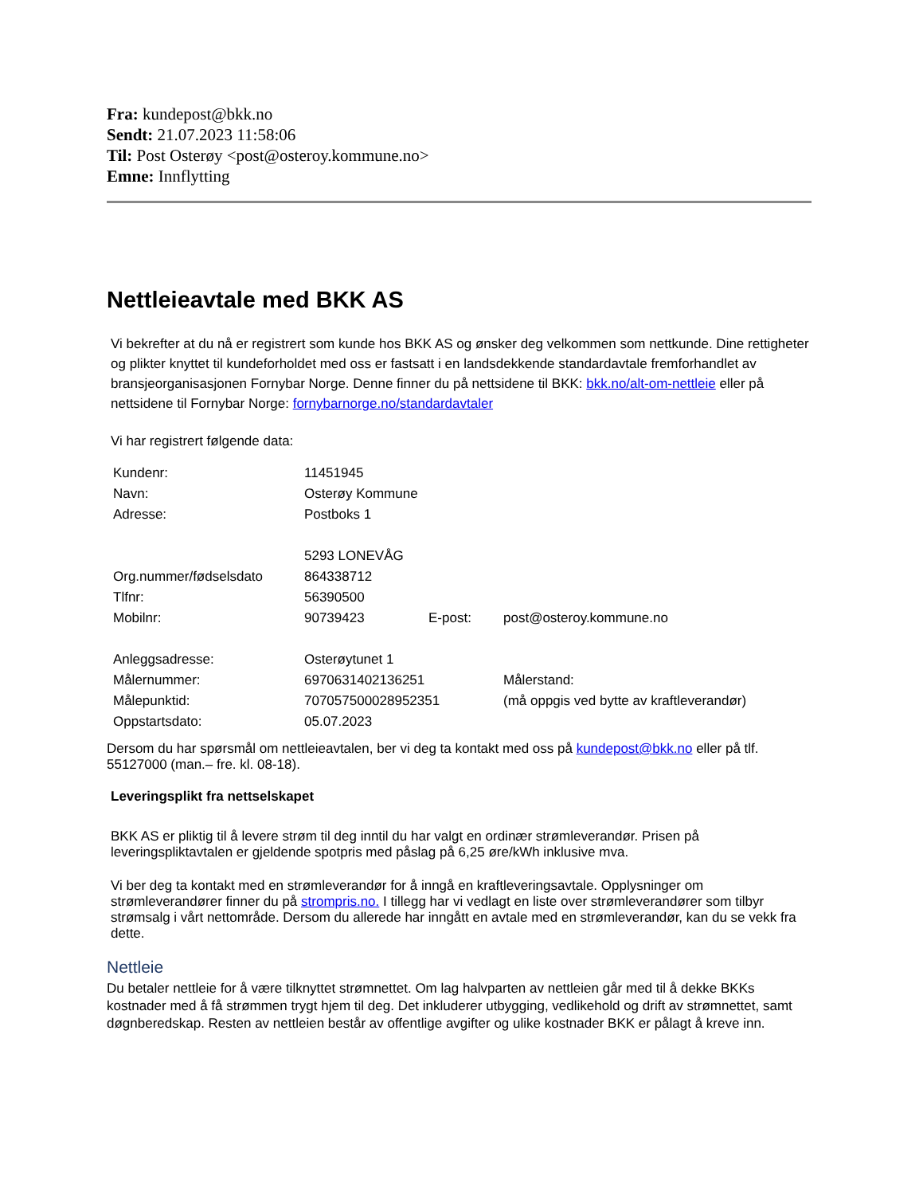Fra: kundepost@bkk.no
Sendt: 21.07.2023 11:58:06
Til: Post Osterøy <post@osteroy.kommune.no>
Emne: Innflytting
Nettleieavtale med BKK AS
Vi bekrefter at du nå er registrert som kunde hos BKK AS og ønsker deg velkommen som nettkunde. Dine rettigheter og plikter knyttet til kundeforholdet med oss er fastsatt i en landsdekkende standardavtale fremforhandlet av bransjeorganisasjonen Fornybar Norge. Denne finner du på nettsidene til BKK: bkk.no/alt-om-nettleie eller på nettsidene til Fornybar Norge: fornybarnorge.no/standardavtaler
Vi har registrert følgende data:
| Kundenr: | 11451945 | | |
| Navn: | Osterøy Kommune | | |
| Adresse: | Postboks 1 | | |
| | 5293 LONEVÅG | | |
| Org.nummer/fødselsdato | 864338712 | | |
| Tlfnr: | 56390500 | | |
| Mobilnr: | 90739423 | E-post: | post@osteroy.kommune.no |
| Anleggsadresse: | Osterøytunet 1 | | |
| Målernummer: | 6970631402136251 | | Målerstand: |
| Målepunktid: | 707057500028952351 | | (må oppgis ved bytte av kraftleverandør) |
| Oppstartsdato: | 05.07.2023 | | |
Dersom du har spørsmål om nettleieavtalen, ber vi deg ta kontakt med oss på kundepost@bkk.no eller på tlf. 55127000 (man.– fre. kl. 08-18).
Leveringsplikt fra nettselskapet
BKK AS er pliktig til å levere strøm til deg inntil du har valgt en ordinær strømleverandør. Prisen på leveringspliktavtalen er gjeldende spotpris med påslag på 6,25 øre/kWh inklusive mva.
Vi ber deg ta kontakt med en strømleverandør for å inngå en kraftleveringsavtale. Opplysninger om strømleverandører finner du på strompris.no. I tillegg har vi vedlagt en liste over strømleverandører som tilbyr strømsalg i vårt nettområde. Dersom du allerede har inngått en avtale med en strømleverandør, kan du se vekk fra dette.
Nettleie
Du betaler nettleie for å være tilknyttet strømnettet. Om lag halvparten av nettleien går med til å dekke BKKs kostnader med å få strømmen trygt hjem til deg. Det inkluderer utbygging, vedlikehold og drift av strømnettet, samt døgnberedskap. Resten av nettleien består av offentlige avgifter og ulike kostnader BKK er pålagt å kreve inn.